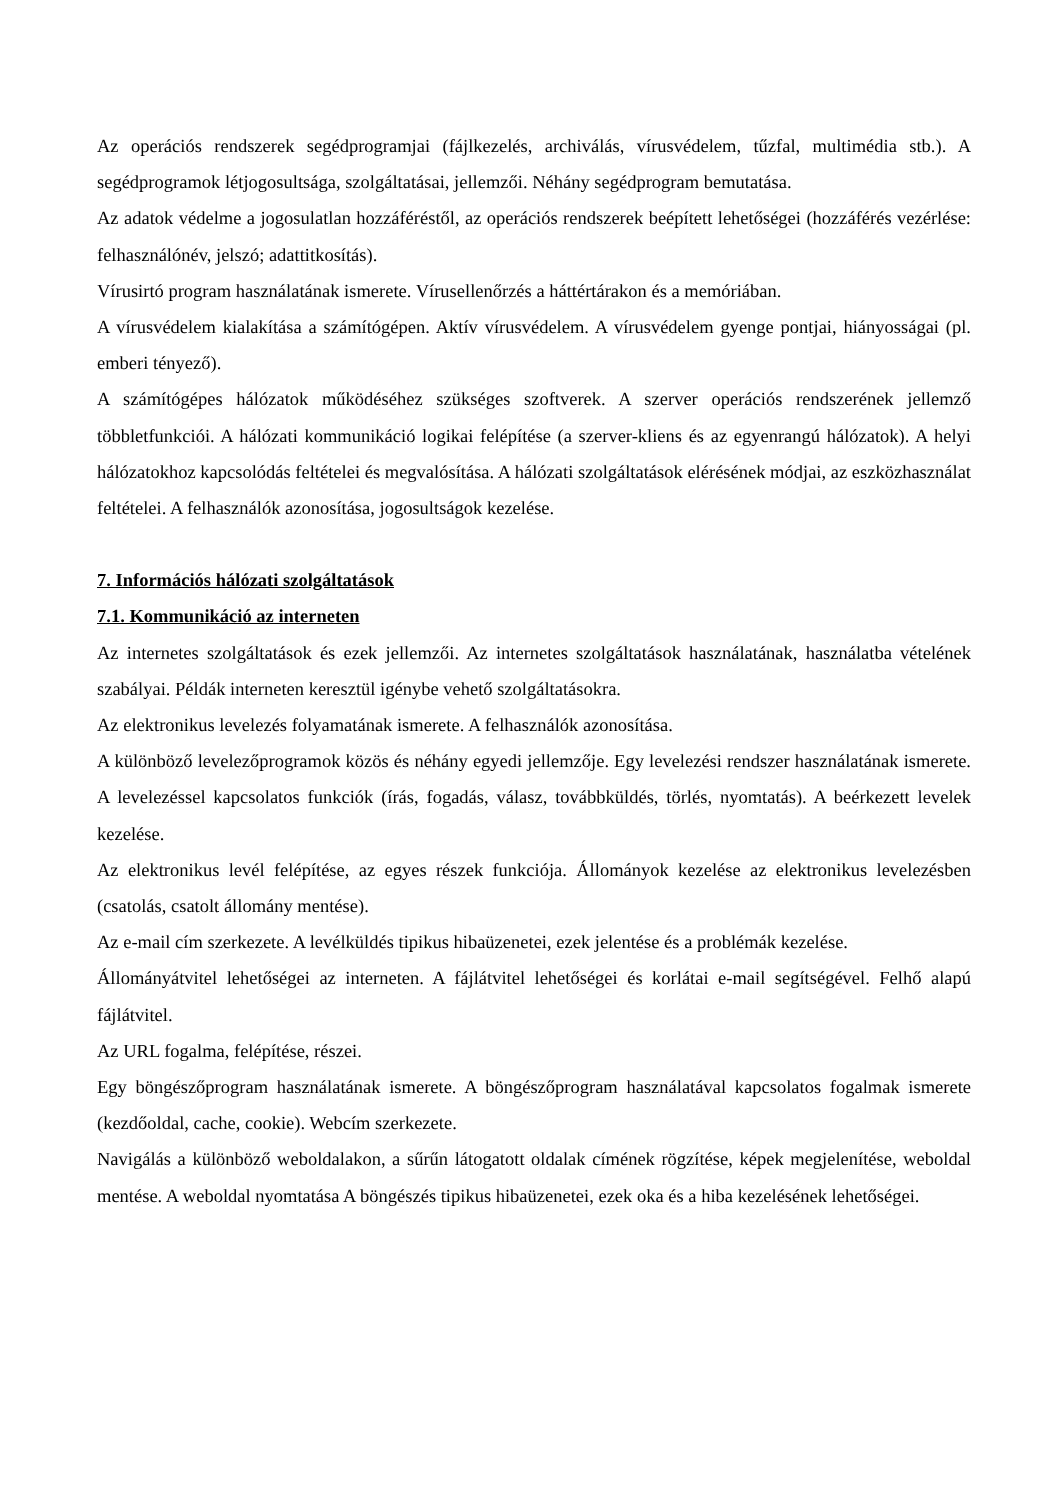Az operációs rendszerek segédprogramjai (fájlkezelés, archiválás, vírusvédelem, tűzfal, multimédia stb.). A segédprogramok létjogosultsága, szolgáltatásai, jellemzői. Néhány segédprogram bemutatása.
Az adatok védelme a jogosulatlan hozzáféréstől, az operációs rendszerek beépített lehetőségei (hozzáférés vezérlése: felhasználónév, jelszó; adattitkosítás).
Vírusirtó program használatának ismerete. Vírusellenőrzés a háttértárakon és a memóriában.
A vírusvédelem kialakítása a számítógépen. Aktív vírusvédelem. A vírusvédelem gyenge pontjai, hiányosságai (pl. emberi tényező).
A számítógépes hálózatok működéséhez szükséges szoftverek. A szerver operációs rendszerének jellemző többletfunkciói. A hálózati kommunikáció logikai felépítése (a szerver-kliens és az egyenrangú hálózatok). A helyi hálózatokhoz kapcsolódás feltételei és megvalósítása. A hálózati szolgáltatások elérésének módjai, az eszközhasználat feltételei. A felhasználók azonosítása, jogosultságok kezelése.
7. Információs hálózati szolgáltatások
7.1. Kommunikáció az interneten
Az internetes szolgáltatások és ezek jellemzői. Az internetes szolgáltatások használatának, használatba vételének szabályai. Példák interneten keresztül igénybe vehető szolgáltatásokra.
Az elektronikus levelezés folyamatának ismerete. A felhasználók azonosítása.
A különböző levelezőprogramok közös és néhány egyedi jellemzője. Egy levelezési rendszer használatának ismerete. A levelezéssel kapcsolatos funkciók (írás, fogadás, válasz, továbbküldés, törlés, nyomtatás). A beérkezett levelek kezelése.
Az elektronikus levél felépítése, az egyes részek funkciója. Állományok kezelése az elektronikus levelezésben (csatolás, csatolt állomány mentése).
Az e-mail cím szerkezete. A levélküldés tipikus hibaüzenetei, ezek jelentése és a problémák kezelése.
Állományátvitel lehetőségei az interneten. A fájlátvitel lehetőségei és korlátai e-mail segítségével. Felhő alapú fájlátvitel.
Az URL fogalma, felépítése, részei.
Egy böngészőprogram használatának ismerete. A böngészőprogram használatával kapcsolatos fogalmak ismerete (kezdőoldal, cache, cookie). Webcím szerkezete.
Navigálás a különböző weboldalakon, a sűrűn látogatott oldalak címének rögzítése, képek megjelenítése, weboldal mentése. A weboldal nyomtatása A böngészés tipikus hibaüzenetei, ezek oka és a hiba kezelésének lehetőségei.